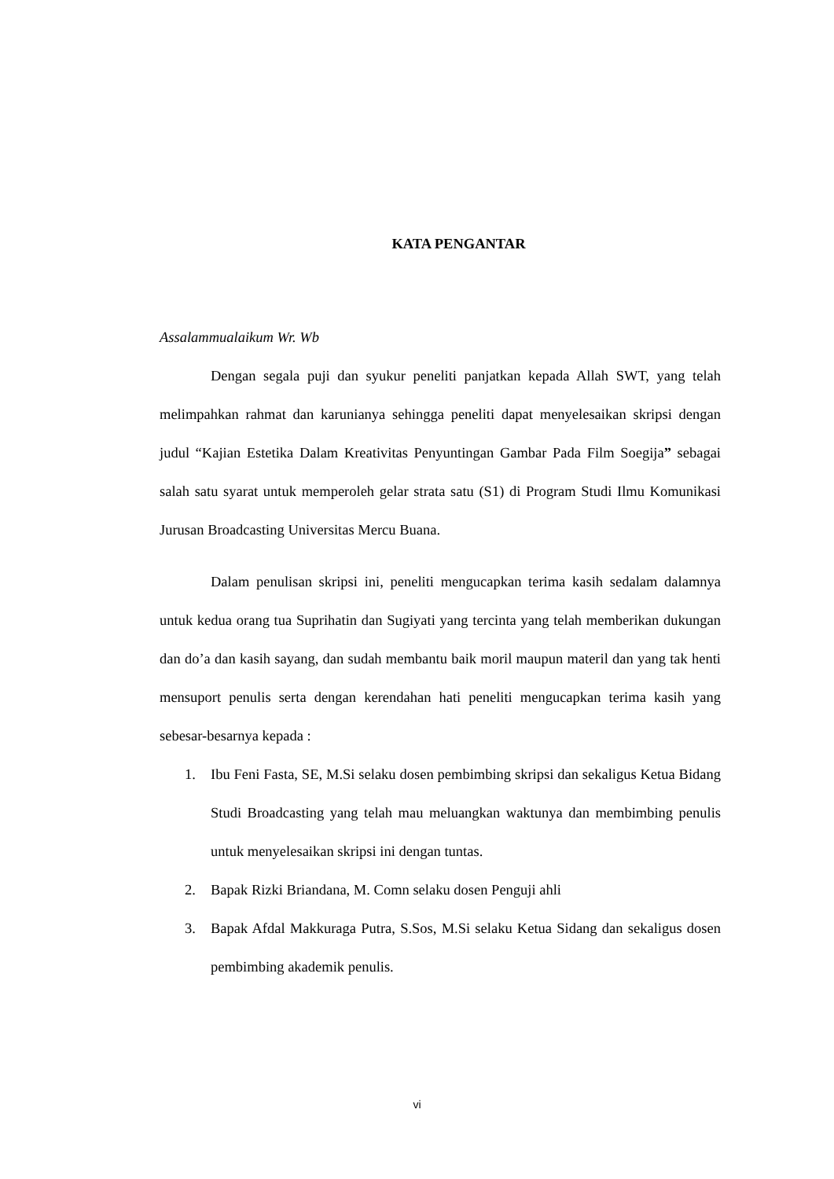KATA PENGANTAR
Assalammualaikum Wr. Wb
Dengan segala puji dan syukur peneliti panjatkan kepada Allah SWT, yang telah melimpahkan rahmat dan karunianya sehingga peneliti dapat menyelesaikan skripsi dengan judul “Kajian Estetika Dalam Kreativitas Penyuntingan Gambar Pada Film Soegija” sebagai salah satu syarat untuk memperoleh gelar strata satu (S1) di Program Studi Ilmu Komunikasi Jurusan Broadcasting Universitas Mercu Buana.
Dalam penulisan skripsi ini, peneliti mengucapkan terima kasih sedalam dalamnya untuk kedua orang tua Suprihatin dan Sugiyati yang tercinta yang telah memberikan dukungan dan do’a dan kasih sayang, dan sudah membantu baik moril maupun materil dan yang tak henti mensuport penulis serta dengan kerendahan hati peneliti mengucapkan terima kasih yang sebesar-besarnya kepada :
1. Ibu Feni Fasta, SE, M.Si selaku dosen pembimbing skripsi dan sekaligus Ketua Bidang Studi Broadcasting yang telah mau meluangkan waktunya dan membimbing penulis untuk menyelesaikan skripsi ini dengan tuntas.
2. Bapak Rizki Briandana, M. Comn selaku dosen Penguji ahli
3. Bapak Afdal Makkuraga Putra, S.Sos, M.Si selaku Ketua Sidang dan sekaligus dosen pembimbing akademik penulis.
vi